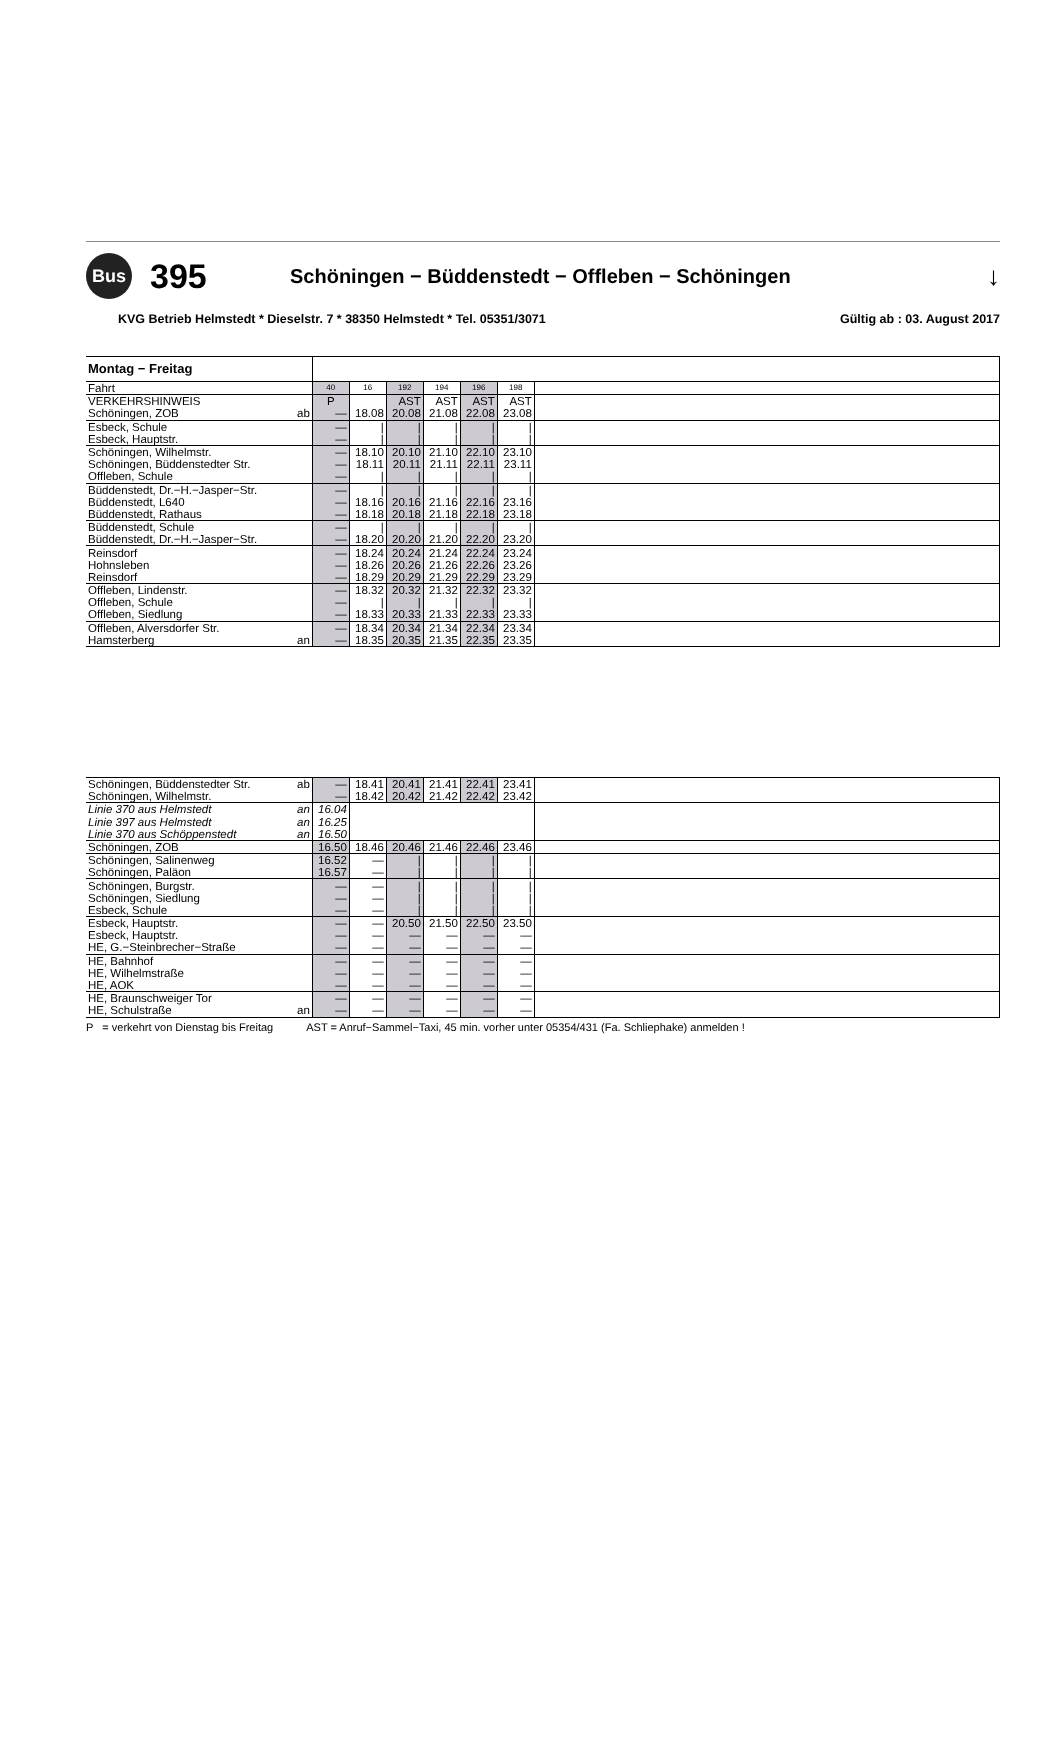Bus
395
Schöningen − Büddenstedt − Offleben − Schöningen
↓
KVG Betrieb Helmstedt * Dieselstr. 7 * 38350 Helmstedt * Tel. 05351/3071 Gültig ab : 03. August 2017
| Montag − Freitag | | | | | | | | |
| Fahrt | | 40 | 16 | 192 | 194 | 196 | 198 | |
| VERKEHRSHINWEIS | | P | | AST | AST | AST | AST | |
| Schöningen, ZOB | ab | — | 18.08 | 20.08 | 21.08 | 22.08 | 23.08 | |
| Esbeck, Schule | | — | / | / | / | / | / | |
| Esbeck, Hauptstr. | | — | / | / | / | / | / | |
| Schöningen, Wilhelmstr. | | — | 18.10 | 20.10 | 21.10 | 22.10 | 23.10 | |
| Schöningen, Büddenstedter Str. | | — | 18.11 | 20.11 | 21.11 | 22.11 | 23.11 | |
| Offleben, Schule | | — | / | / | / | / | / | |
| Büddenstedt, Dr.−H.−Jasper−Str. | | — | / | / | / | / | / | |
| Büddenstedt, L640 | | — | 18.16 | 20.16 | 21.16 | 22.16 | 23.16 | |
| Büddenstedt, Rathaus | | — | 18.18 | 20.18 | 21.18 | 22.18 | 23.18 | |
| Büddenstedt, Schule | | — | / | / | / | / | / | |
| Büddenstedt, Dr.−H.−Jasper−Str. | | — | 18.20 | 20.20 | 21.20 | 22.20 | 23.20 | |
| Reinsdorf | | — | 18.24 | 20.24 | 21.24 | 22.24 | 23.24 | |
| Hohnsleben | | — | 18.26 | 20.26 | 21.26 | 22.26 | 23.26 | |
| Reinsdorf | | — | 18.29 | 20.29 | 21.29 | 22.29 | 23.29 | |
| Offleben, Lindenstr. | | — | 18.32 | 20.32 | 21.32 | 22.32 | 23.32 | |
| Offleben, Schule | | — | / | / | / | / | / | |
| Offleben, Siedlung | | — | 18.33 | 20.33 | 21.33 | 22.33 | 23.33 | |
| Offleben, Alversdorfer Str. | | — | 18.34 | 20.34 | 21.34 | 22.34 | 23.34 | |
| Hamsterberg | an | — | 18.35 | 20.35 | 21.35 | 22.35 | 23.35 | |
| Schöningen, Büddenstedter Str. | ab | — | 18.41 | 20.41 | 21.41 | 22.41 | 23.41 | |
| Schöningen, Wilhelmstr. | | — | 18.42 | 20.42 | 21.42 | 22.42 | 23.42 | |
| Linie 370 aus Helmstedt | an | 16.04 | | | | | | |
| Linie 397 aus Helmstedt | an | 16.25 | | | | | | |
| Linie 370 aus Schöppenstedt | an | 16.50 | | | | | | |
| Schöningen, ZOB | | 16.50 | 18.46 | 20.46 | 21.46 | 22.46 | 23.46 | |
| Schöningen, Salinenweg | | 16.52 | — | / | / | / | / | |
| Schöningen, Paläon | | 16.57 | — | / | / | / | / | |
| Schöningen, Burgstr. | | — | — | / | / | / | / | |
| Schöningen, Siedlung | | — | — | / | / | / | / | |
| Esbeck, Schule | | — | — | / | / | / | / | |
| Esbeck, Hauptstr. | | — | — | 20.50 | 21.50 | 22.50 | 23.50 | |
| Esbeck, Hauptstr. | | — | — | — | — | — | — | |
| HE, G.−Steinbrecher−Straße | | — | — | — | — | — | — | |
| HE, Bahnhof | | — | — | — | — | — | — | |
| HE, Wilhelmstraße | | — | — | — | — | — | — | |
| HE, AOK | | — | — | — | — | — | — | |
| HE, Braunschweiger Tor | | — | — | — | — | — | — | |
| HE, Schulstraße | an | — | — | — | — | — | — | |
P = verkehrt von Dienstag bis Freitag AST = Anruf−Sammel−Taxi, 45 min. vorher unter 05354/431 (Fa. Schliephake) anmelden !